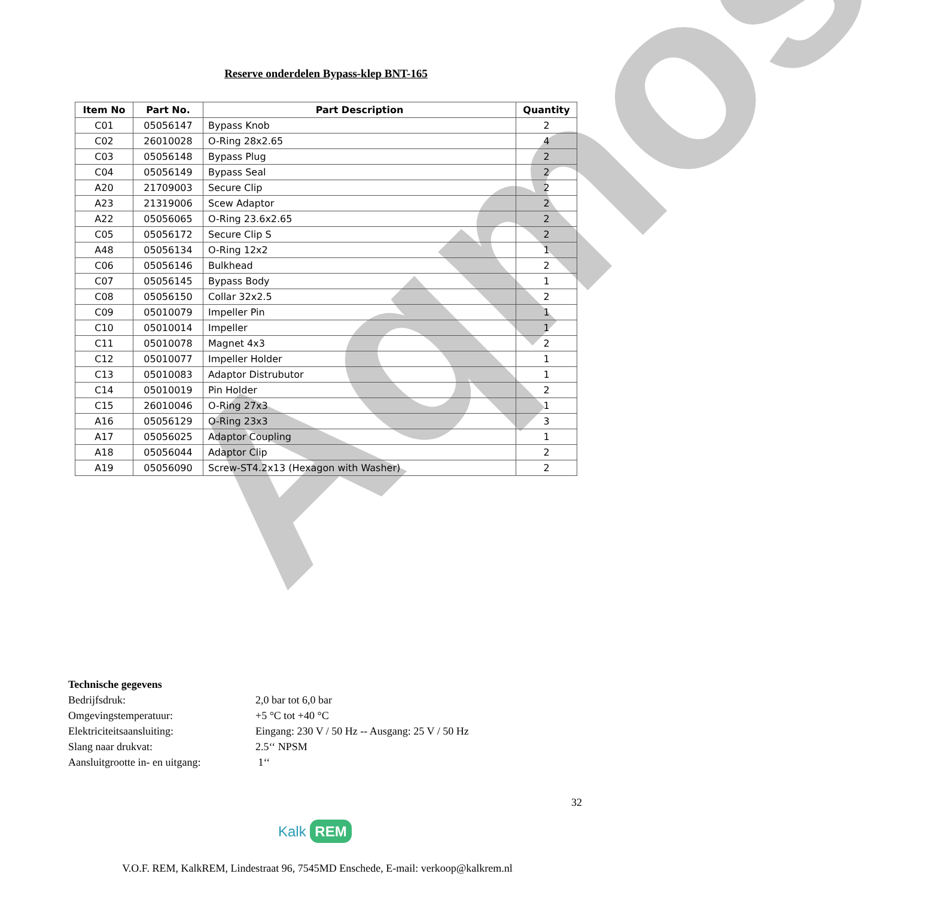Aqmos
Reserve onderdelen Bypass-klep BNT-165
| Item No | Part No. | Part Description | Quantity |
| --- | --- | --- | --- |
| C01 | 05056147 | Bypass Knob | 2 |
| C02 | 26010028 | O-Ring 28x2.65 | 4 |
| C03 | 05056148 | Bypass Plug | 2 |
| C04 | 05056149 | Bypass Seal | 2 |
| A20 | 21709003 | Secure Clip | 2 |
| A23 | 21319006 | Scew Adaptor | 2 |
| A22 | 05056065 | O-Ring 23.6x2.65 | 2 |
| C05 | 05056172 | Secure Clip S | 2 |
| A48 | 05056134 | O-Ring 12x2 | 1 |
| C06 | 05056146 | Bulkhead | 2 |
| C07 | 05056145 | Bypass Body | 1 |
| C08 | 05056150 | Collar 32x2.5 | 2 |
| C09 | 05010079 | Impeller Pin | 1 |
| C10 | 05010014 | Impeller | 1 |
| C11 | 05010078 | Magnet 4x3 | 2 |
| C12 | 05010077 | Impeller Holder | 1 |
| C13 | 05010083 | Adaptor Distrubutor | 1 |
| C14 | 05010019 | Pin Holder | 2 |
| C15 | 26010046 | O-Ring 27x3 | 1 |
| A16 | 05056129 | O-Ring 23x3 | 3 |
| A17 | 05056025 | Adaptor Coupling | 1 |
| A18 | 05056044 | Adaptor Clip | 2 |
| A19 | 05056090 | Screw-ST4.2x13 (Hexagon with Washer) | 2 |
Technische gegevens
Bedrijfsdruk: 2,0 bar tot 6,0 bar
Omgevingstemperatuur: +5 °C tot +40 °C
Elektriciteitsaansluiting: Eingang: 230 V / 50 Hz -- Ausgang: 25 V / 50 Hz
Slang naar drukvat: 2.5‘‘ NPSM
Aansluitgrootte in- en uitgang: 1‘‘
32
Kalk REM
V.O.F. REM, KalkREM, Lindestraat 96, 7545MD Enschede, E-mail: verkoop@kalkrem.nl